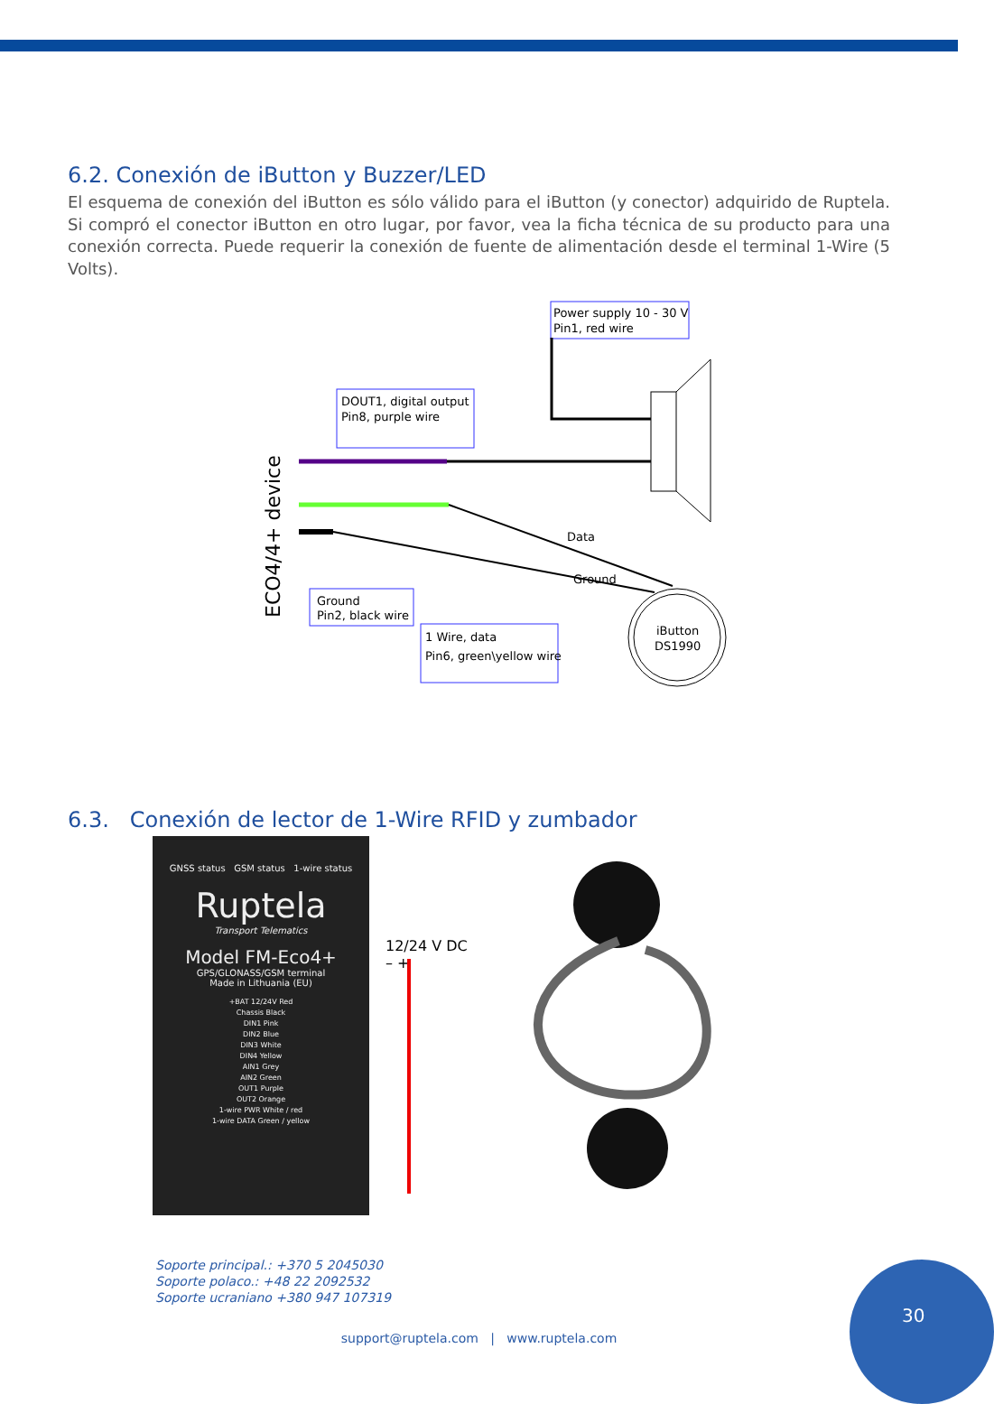6.2. Conexión de iButton y Buzzer/LED
El esquema de conexión del iButton es sólo válido para el iButton (y conector) adquirido de Ruptela. Si compró el conector iButton en otro lugar, por favor, vea la ficha técnica de su producto para una conexión correcta. Puede requerir la conexión de fuente de alimentación desde el terminal 1-Wire (5 Volts).
ECO4/4+ device
Power supply 10 - 30 V
Pin1, red wire
DOUT1, digital output
Pin8, purple wire
Data
Ground
iButton
DS1990
Ground
Pin2, black wire
1 Wire, data
Pin6, green\yellow wire
6.3. Conexión de lector de 1-Wire RFID y zumbador
GNSS status GSM status 1-wire status
Ruptela
Transport Telematics
Model FM-Eco4+
GPS/GLONASS/GSM terminal
Made in Lithuania (EU)
+BAT 12/24V Red
Chassis Black
DIN1 Pink
DIN2 Blue
DIN3 White
DIN4 Yellow
AIN1 Grey
AIN2 Green
OUT1 Purple
OUT2 Orange
1-wire PWR White / red
1-wire DATA Green / yellow
12/24 V DC
– +
Soporte principal.: +370 5 2045030
Soporte polaco.: +48 22 2092532
Soporte ucraniano +380 947 107319
support@ruptela.com | www.ruptela.com
30